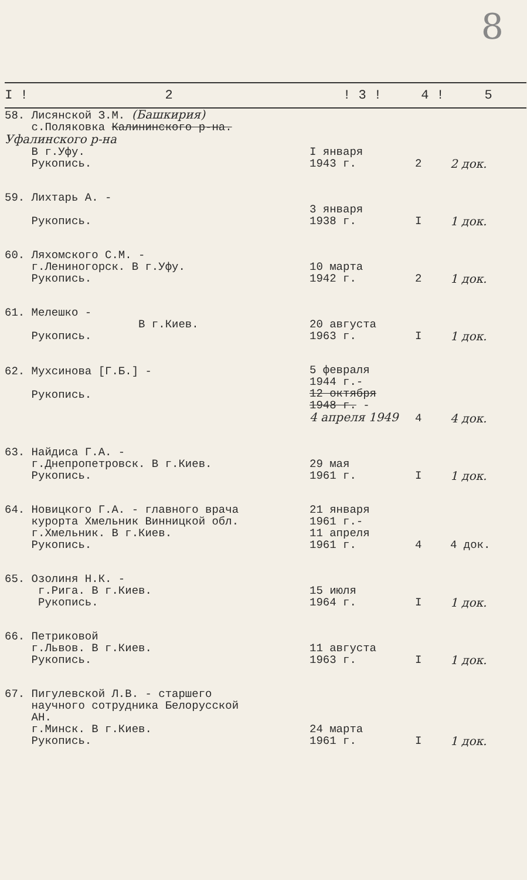8
| I ! | 2 | ! 3 ! | 4 ! | 5 |
| --- | --- | --- | --- | --- |
| 58. Лисянской З.М. (Башкирия) с.Поляковка Калининского р-на. Уфалинского р-на В г.Уфу. Рукопись. | | I января 1943 г. | 2 | 2 док. |
| 59. Лихтарь А. - Рукопись. | | 3 января 1938 г. | I | 1 док. |
| 60. Ляхомского С.М. - г.Лениногорск. В г.Уфу. Рукопись. | | 10 марта 1942 г. | 2 | 1 док. |
| 61. Мелешко - В г.Киев. Рукопись. | | 20 августа 1963 г. | I | 1 док. |
| 62. Мухсинова [Г.Б.] - Рукопись. | | 5 февраля 1944 г.- 12 октября 1948 г. - 4 апреля 1949 | 4 | 4 док. |
| 63. Найдиса Г.А. - г.Днепропетровск. В г.Киев. Рукопись. | | 29 мая 1961 г. | I | 1 док. |
| 64. Новицкого Г.А. - главного врача курорта Хмельник Винницкой обл. г.Хмельник. В г.Киев. Рукопись. | | 21 января 1961 г.- 11 апреля 1961 г. | 4 | 4 док. |
| 65. Озолиня Н.К. - г.Рига. В г.Киев. Рукопись. | | 15 июля 1964 г. | I | 1 док. |
| 66. Петриковой г.Львов. В г.Киев. Рукопись. | | 11 августа 1963 г. | I | 1 док. |
| 67. Пигулевской Л.В. - старшего научного сотрудника Белорусской АН. г.Минск. В г.Киев. Рукопись. | | 24 марта 1961 г. | I | 1 док. |